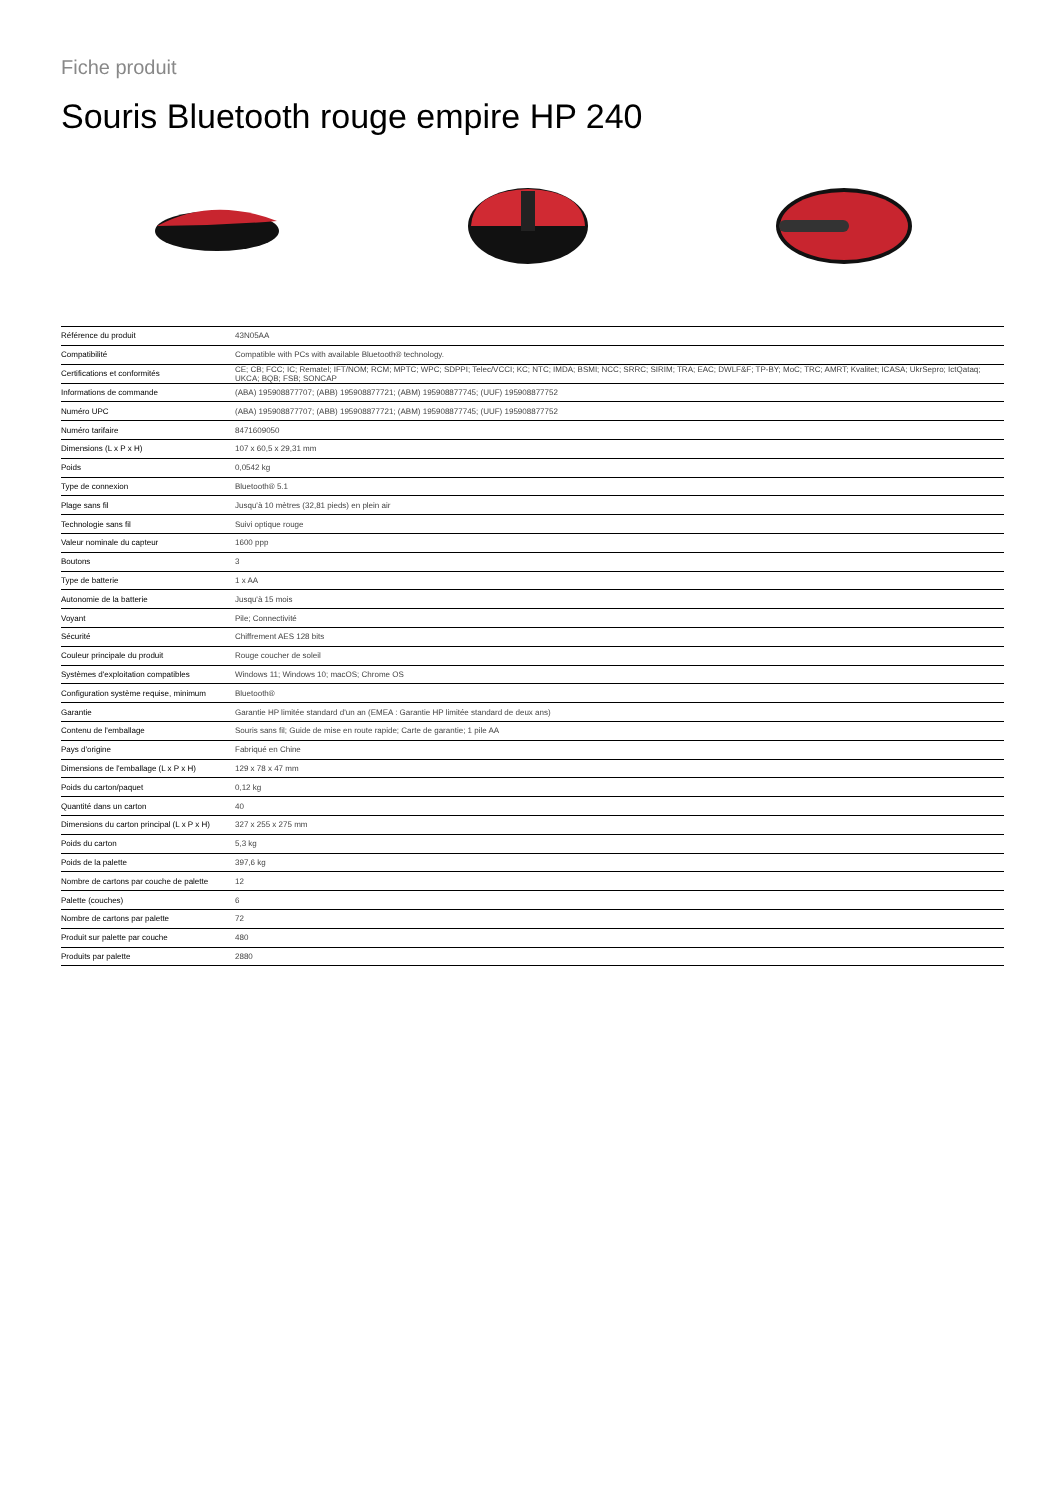Fiche produit
Souris Bluetooth rouge empire HP 240
| Référence du produit | 43N05AA |
| Compatibilité | Compatible with PCs with available Bluetooth® technology. |
| Certifications et conformités | CE; CB; FCC; IC; Rematel; IFT/NOM; RCM; MPTC; WPC; SDPPI; Telec/VCCI; KC; NTC; IMDA; BSMI; NCC; SRRC; SIRIM; TRA; EAC; DWLF&F; TP-BY; MoC; TRC; AMRT; Kvalitet; ICASA; UkrSepro; IctQataq; UKCA; BQB; FSB; SONCAP |
| Informations de commande | (ABA) 195908877707; (ABB) 195908877721; (ABM) 195908877745; (UUF) 195908877752 |
| Numéro UPC | (ABA) 195908877707; (ABB) 195908877721; (ABM) 195908877745; (UUF) 195908877752 |
| Numéro tarifaire | 8471609050 |
| Dimensions (L x P x H) | 107 x 60,5 x 29,31 mm |
| Poids | 0,0542 kg |
| Type de connexion | Bluetooth® 5.1 |
| Plage sans fil | Jusqu'à 10 mètres (32,81 pieds) en plein air |
| Technologie sans fil | Suivi optique rouge |
| Valeur nominale du capteur | 1600 ppp |
| Boutons | 3 |
| Type de batterie | 1 x AA |
| Autonomie de la batterie | Jusqu'à 15 mois |
| Voyant | Pile; Connectivité |
| Sécurité | Chiffrement AES 128 bits |
| Couleur principale du produit | Rouge coucher de soleil |
| Systèmes d'exploitation compatibles | Windows 11; Windows 10; macOS; Chrome OS |
| Configuration système requise, minimum | Bluetooth® |
| Garantie | Garantie HP limitée standard d'un an (EMEA : Garantie HP limitée standard de deux ans) |
| Contenu de l'emballage | Souris sans fil; Guide de mise en route rapide; Carte de garantie; 1 pile AA |
| Pays d'origine | Fabriqué en Chine |
| Dimensions de l'emballage (L x P x H) | 129 x 78 x 47 mm |
| Poids du carton/paquet | 0,12 kg |
| Quantité dans un carton | 40 |
| Dimensions du carton principal (L x P x H) | 327 x 255 x 275 mm |
| Poids du carton | 5,3 kg |
| Poids de la palette | 397,6 kg |
| Nombre de cartons par couche de palette | 12 |
| Palette (couches) | 6 |
| Nombre de cartons par palette | 72 |
| Produit sur palette par couche | 480 |
| Produits par palette | 2880 |